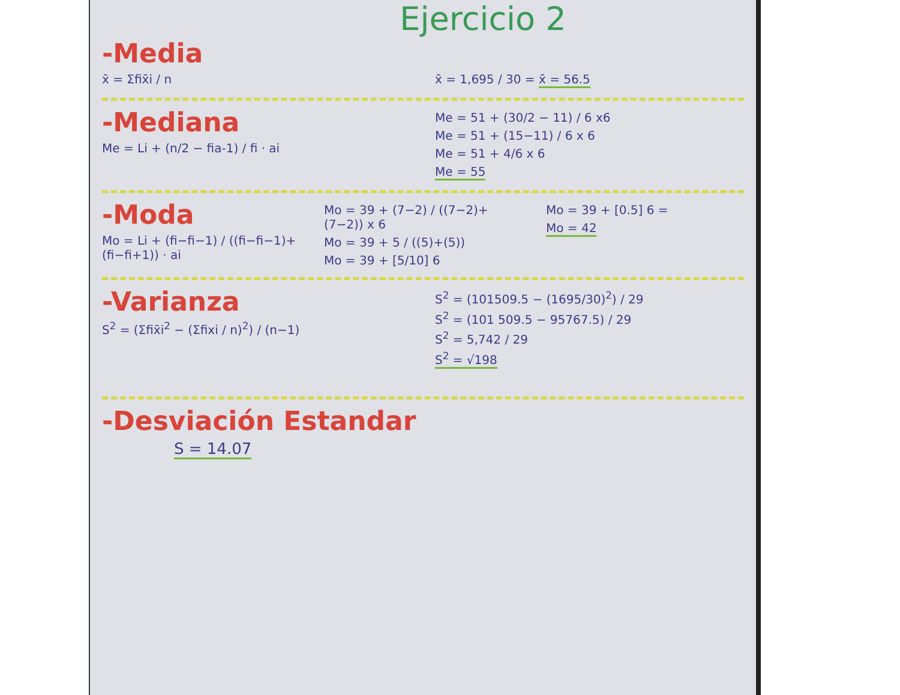Ejercicio 2
-Media
x̄ = Σfix̄i / n x̄ = 1,695 / 30 = x̄ = 56.5
-Mediana
Me = Li + (n/2 − fia-1) / fi · ai
Me = 51 + (30/2 − 11) / 6 x6
Me = 51 + (15−11) / 6 x 6
Me = 51 + 4/6 x 6
Me = 55
-Moda
Mo = Li + (fi−fi−1) / ((fi−fi−1)+(fi−fi+1)) · ai
Mo = 39 + (7−2) / ((7−2)+(7−2)) x 6
Mo = 39 + 5 / ((5)+(5))
Mo = 39 + [5/10] 6
Mo = 39 + [0.5] 6 =
Mo = 42
-Varianza
S<sup>2</sup> = (Σfix̄i<sup>2</sup> − (Σfixi / n)<sup>2</sup>) / (n−1)
S<sup>2</sup> = (101509.5 − (1695/30)<sup>2</sup>) / 29
S<sup>2</sup> = (101 509.5 − 95767.5) / 29
S<sup>2</sup> = 5,742 / 29
S<sup>2</sup> = √198
-Desviación Estandar
S = 14.07